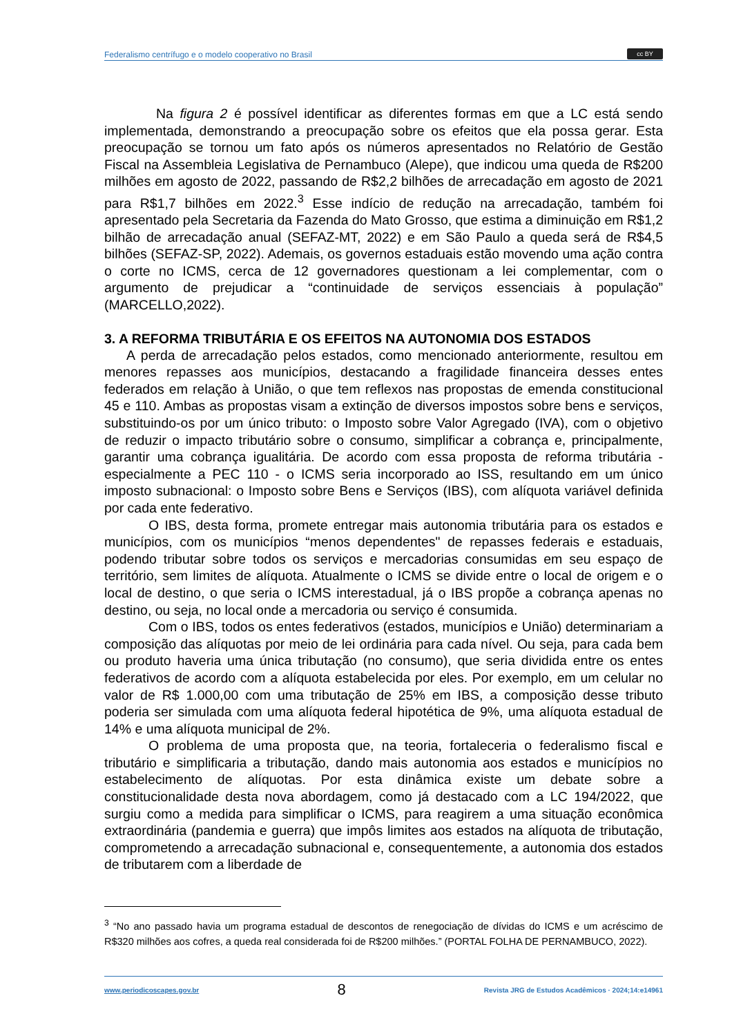Federalismo centrífugo e o modelo cooperativo no Brasil cc BY
Na figura 2 é possível identificar as diferentes formas em que a LC está sendo implementada, demonstrando a preocupação sobre os efeitos que ela possa gerar. Esta preocupação se tornou um fato após os números apresentados no Relatório de Gestão Fiscal na Assembleia Legislativa de Pernambuco (Alepe), que indicou uma queda de R$200 milhões em agosto de 2022, passando de R$2,2 bilhões de arrecadação em agosto de 2021 para R$1,7 bilhões em 2022.<sup>3</sup> Esse indício de redução na arrecadação, também foi apresentado pela Secretaria da Fazenda do Mato Grosso, que estima a diminuição em R$1,2 bilhão de arrecadação anual (SEFAZ-MT, 2022) e em São Paulo a queda será de R$4,5 bilhões (SEFAZ-SP, 2022). Ademais, os governos estaduais estão movendo uma ação contra o corte no ICMS, cerca de 12 governadores questionam a lei complementar, com o argumento de prejudicar a “continuidade de serviços essenciais à população” (MARCELLO,2022).
3. A REFORMA TRIBUTÁRIA E OS EFEITOS NA AUTONOMIA DOS ESTADOS
A perda de arrecadação pelos estados, como mencionado anteriormente, resultou em menores repasses aos municípios, destacando a fragilidade financeira desses entes federados em relação à União, o que tem reflexos nas propostas de emenda constitucional 45 e 110. Ambas as propostas visam a extinção de diversos impostos sobre bens e serviços, substituindo-os por um único tributo: o Imposto sobre Valor Agregado (IVA), com o objetivo de reduzir o impacto tributário sobre o consumo, simplificar a cobrança e, principalmente, garantir uma cobrança igualitária. De acordo com essa proposta de reforma tributária - especialmente a PEC 110 - o ICMS seria incorporado ao ISS, resultando em um único imposto subnacional: o Imposto sobre Bens e Serviços (IBS), com alíquota variável definida por cada ente federativo.
O IBS, desta forma, promete entregar mais autonomia tributária para os estados e municípios, com os municípios “menos dependentes" de repasses federais e estaduais, podendo tributar sobre todos os serviços e mercadorias consumidas em seu espaço de território, sem limites de alíquota. Atualmente o ICMS se divide entre o local de origem e o local de destino, o que seria o ICMS interestadual, já o IBS propõe a cobrança apenas no destino, ou seja, no local onde a mercadoria ou serviço é consumida.
Com o IBS, todos os entes federativos (estados, municípios e União) determinariam a composição das alíquotas por meio de lei ordinária para cada nível. Ou seja, para cada bem ou produto haveria uma única tributação (no consumo), que seria dividida entre os entes federativos de acordo com a alíquota estabelecida por eles. Por exemplo, em um celular no valor de R$ 1.000,00 com uma tributação de 25% em IBS, a composição desse tributo poderia ser simulada com uma alíquota federal hipotética de 9%, uma alíquota estadual de 14% e uma alíquota municipal de 2%.
O problema de uma proposta que, na teoria, fortaleceria o federalismo fiscal e tributário e simplificaria a tributação, dando mais autonomia aos estados e municípios no estabelecimento de alíquotas. Por esta dinâmica existe um debate sobre a constitucionalidade desta nova abordagem, como já destacado com a LC 194/2022, que surgiu como a medida para simplificar o ICMS, para reagirem a uma situação econômica extraordinária (pandemia e guerra) que impôs limites aos estados na alíquota de tributação, comprometendo a arrecadação subnacional e, consequentemente, a autonomia dos estados de tributarem com a liberdade de
<sup>3</sup> “No ano passado havia um programa estadual de descontos de renegociação de dívidas do ICMS e um acréscimo de R$320 milhões aos cofres, a queda real considerada foi de R$200 milhões.” (PORTAL FOLHA DE PERNAMBUCO, 2022).
www.periodicoscapes.gov.br 8 Revista JRG de Estudos Acadêmicos · 2024;14:e14961